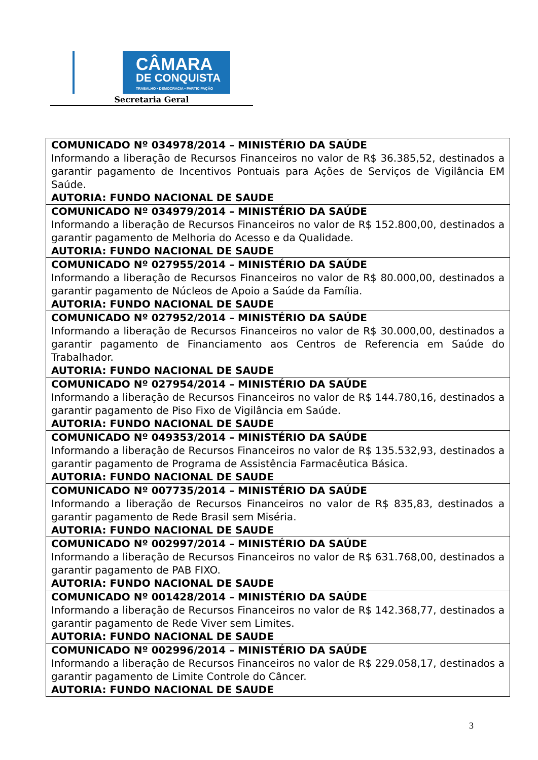CÂMARA
DE CONQUISTA
TRABALHO • DEMOCRACIA • PARTICIPAÇÃO
Secretaria Geral
| COMUNICADO Nº 034978/2014 – MINISTÉRIO DA SAÚDE Informando a liberação de Recursos Financeiros no valor de R$ 36.385,52, destinados a garantir pagamento de Incentivos Pontuais para Ações de Serviços de Vigilância EM Saúde. AUTORIA: FUNDO NACIONAL DE SAUDE |
| COMUNICADO Nº 034979/2014 – MINISTÉRIO DA SAÚDE Informando a liberação de Recursos Financeiros no valor de R$ 152.800,00, destinados a garantir pagamento de Melhoria do Acesso e da Qualidade. AUTORIA: FUNDO NACIONAL DE SAUDE |
| COMUNICADO Nº 027955/2014 – MINISTÉRIO DA SAÚDE Informando a liberação de Recursos Financeiros no valor de R$ 80.000,00, destinados a garantir pagamento de Núcleos de Apoio a Saúde da Família. AUTORIA: FUNDO NACIONAL DE SAUDE |
| COMUNICADO Nº 027952/2014 – MINISTÉRIO DA SAÚDE Informando a liberação de Recursos Financeiros no valor de R$ 30.000,00, destinados a garantir pagamento de Financiamento aos Centros de Referencia em Saúde do Trabalhador. AUTORIA: FUNDO NACIONAL DE SAUDE |
| COMUNICADO Nº 027954/2014 – MINISTÉRIO DA SAÚDE Informando a liberação de Recursos Financeiros no valor de R$ 144.780,16, destinados a garantir pagamento de Piso Fixo de Vigilância em Saúde. AUTORIA: FUNDO NACIONAL DE SAUDE |
| COMUNICADO Nº 049353/2014 – MINISTÉRIO DA SAÚDE Informando a liberação de Recursos Financeiros no valor de R$ 135.532,93, destinados a garantir pagamento de Programa de Assistência Farmacêutica Básica. AUTORIA: FUNDO NACIONAL DE SAUDE |
| COMUNICADO Nº 007735/2014 – MINISTÉRIO DA SAÚDE Informando a liberação de Recursos Financeiros no valor de R$ 835,83, destinados a garantir pagamento de Rede Brasil sem Miséria. AUTORIA: FUNDO NACIONAL DE SAUDE |
| COMUNICADO Nº 002997/2014 – MINISTÉRIO DA SAÚDE Informando a liberação de Recursos Financeiros no valor de R$ 631.768,00, destinados a garantir pagamento de PAB FIXO. AUTORIA: FUNDO NACIONAL DE SAUDE |
| COMUNICADO Nº 001428/2014 – MINISTÉRIO DA SAÚDE Informando a liberação de Recursos Financeiros no valor de R$ 142.368,77, destinados a garantir pagamento de Rede Viver sem Limites. AUTORIA: FUNDO NACIONAL DE SAUDE |
| COMUNICADO Nº 002996/2014 – MINISTÉRIO DA SAÚDE Informando a liberação de Recursos Financeiros no valor de R$ 229.058,17, destinados a garantir pagamento de Limite Controle do Câncer. AUTORIA: FUNDO NACIONAL DE SAUDE |
3